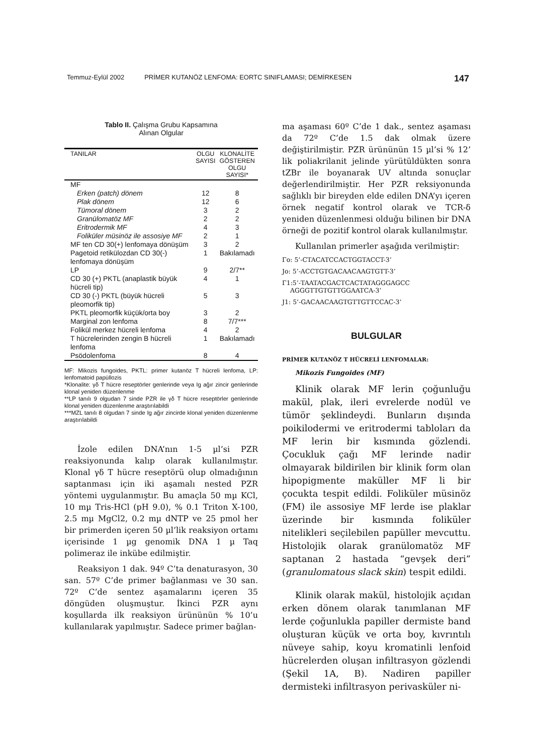Temmuz-Eylül 2002 PRİMER KUTANÖZ LENFOMA: EORTC SINIFLAMASI; DEMİRKESEN 147
Tablo II. Çalışma Grubu Kapsamına
Alınan Olgular
| TANILAR | OLGU SAYISI | KLONALİTE GÖSTEREN OLGU SAYISI* |
| --- | --- | --- |
| MF | | |
| Erken (patch) dönem | 12 | 8 |
| Plak dönem | 12 | 6 |
| Tümoral dönem | 3 | 2 |
| Granülomatöz MF | 2 | 2 |
| Eritrodermik MF | 4 | 3 |
| Foliküler müsinöz ile assosiye MF | 2 | 1 |
| MF ten CD 30(+) lenfomaya dönüşüm | 3 | 2 |
| Pagetoid retikülozdan CD 30(-) lenfomaya dönüşüm | 1 | Bakılamadı |
| LP | 9 | 2/7** |
| CD 30 (+) PKTL (anaplastik büyük hücreli tip) | 4 | 1 |
| CD 30 (-) PKTL (büyük hücreli pleomorfik tip) | 5 | 3 |
| PKTL pleomorfik küçük/orta boy | 3 | 2 |
| Marginal zon lenfoma | 8 | 7/7*** |
| Folikül merkez hücreli lenfoma | 4 | 2 |
| T hücrelerinden zengin B hücreli lenfoma | 1 | Bakılamadı |
| Psödolenfoma | 8 | 4 |
MF: Mikozis fungoides, PKTL: primer kutanöz T hücreli lenfoma, LP: lenfomatoid papüllozis
*Klonalite: γδ T hücre reseptörler genlerinde veya Ig ağır zincir genlerinde klonal yeniden düzenlenme
**LP tanılı 9 olgudan 7 sinde PZR ile γδ T hücre reseptörler genlerinde klonal yeniden düzenlenme araştırılabildi
***MZL tanılı 8 olgudan 7 sinde Ig ağır zincirde klonal yeniden düzenlenme araştırılabildi
İzole edilen DNA’nın 1-5 µl’si PZR reaksiyonunda kalıp olarak kullanılmıştır. Klonal γδ T hücre reseptörü olup olmadığının saptanması için iki aşamalı nested PZR yöntemi uygulanmıştır. Bu amaçla 50 mµ KCl, 10 mµ Tris-HCl (pH 9.0), % 0.1 Triton X-100, 2.5 mµ MgCl2, 0.2 mµ dNTP ve 25 pmol her bir primerden içeren 50 µl’lik reaksiyon ortamı içerisinde 1 µg genomik DNA 1 µ Taq polimeraz ile inkübe edilmiştir.
Reaksiyon 1 dak. 94º C’ta denaturasyon, 30 san. 57º C’de primer bağlanması ve 30 san. 72º C’de sentez aşamalarını içeren 35 döngüden oluşmuştur. İkinci PZR aynı koşullarda ilk reaksiyon ürününün % 10’u kullanılarak yapılmıştır. Sadece primer bağlan-
ma aşaması 60º C’de 1 dak., sentez aşaması da 72º C’de 1.5 dak olmak üzere değiştirilmiştir. PZR ürününün 15 µl’si % 12’ lik poliakrilanit jelinde yürütüldükten sonra tZBr ile boyanarak UV altında sonuçlar değerlendirilmiştir. Her PZR reksiyonunda sağlıklı bir bireyden elde edilen DNA’yı içeren örnek negatif kontrol olarak ve TCR-δ yeniden düzenlenmesi olduğu bilinen bir DNA örneği de pozitif kontrol olarak kullanılmıştır.
Kullanılan primerler aşağıda verilmiştir:
Γo: 5’-CTACATCCACTGGTACCT-3’
Jo: 5’-ACCTGTGACAACAAGTGTT-3’
Γ1:5’-TAATACGACTCACTATAGGGAGCC
AGGGTTGTGTTGGAATCA-3’
J1: 5’-GACAACAAGTGTTGTTCCAC-3’
BULGULAR
PRİMER KUTANÖZ T HÜCRELİ LENFOMALAR:
Mikozis Fungoides (MF)
Klinik olarak MF lerin çoğunluğu makül, plak, ileri evrelerde nodül ve tümör şeklindeydi. Bunların dışında poikilodermi ve eritrodermi tabloları da MF lerin bir kısmında gözlendi. Çocukluk çağı MF lerinde nadir olmayarak bildirilen bir klinik form olan hipopigmente maküller MF li bir çocukta tespit edildi. Foliküler müsinöz (FM) ile assosiye MF lerde ise plaklar üzerinde bir kısmında foliküler nitelikleri seçilebilen papüller mevcuttu. Histolojik olarak granülomatöz MF saptanan 2 hastada “gevşek deri” (granulomatous slack skin) tespit edildi.
Klinik olarak makül, histolojik açıdan erken dönem olarak tanımlanan MF lerde çoğunlukla papiller dermiste band oluşturan küçük ve orta boy, kıvrıntılı nüveye sahip, koyu kromatinli lenfoid hücrelerden oluşan infiltrasyon gözlendi (Şekil 1A, B). Nadiren papiller dermisteki infiltrasyon perivasküler ni-